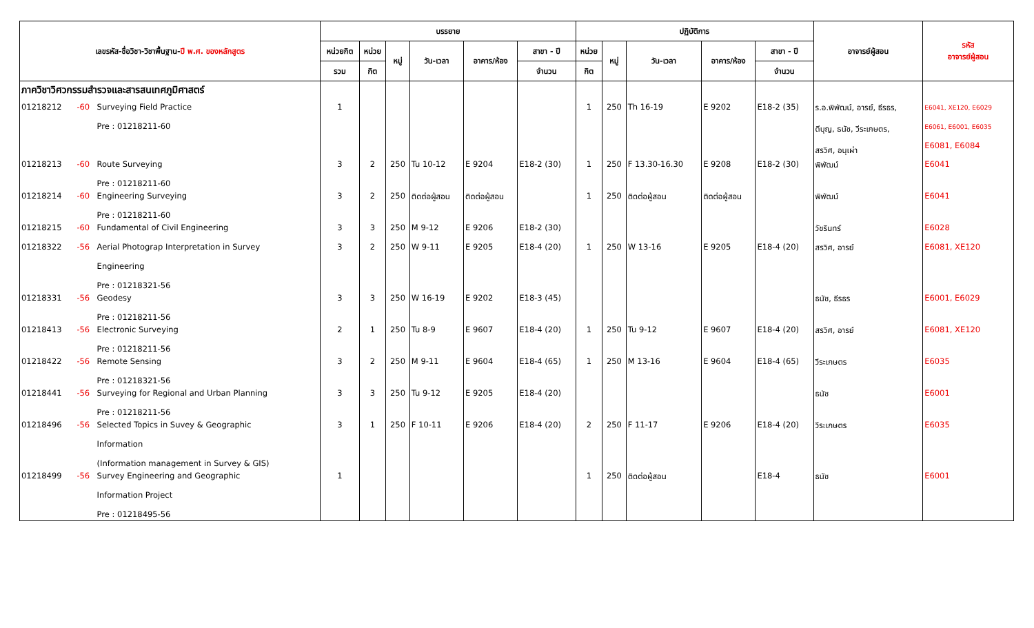| เลขรหัส-ชื่อวิชา-วิชาพื้นฐาน- ปี พ.ศ. ของหลักสูตร | | | บรรยาย | | | | | | ปฏิบัติการ | | | | | อาจารย์ผู้สอน | รหัส อาจารย์ผู้สอน |
| --- | --- | --- | --- | --- | --- | --- | --- | --- | --- | --- | --- | --- | --- | --- | --- |
| | | | หน่วยกิต | หน่วย | หมู่ | วัน-เวลา | อาคาร/ห้อง | สาขา - ปี | หน่วย | หมู่ | วัน-เวลา | อาคาร/ห้อง | สาขา - ปี | | |
| | | | รวม | กิต | | | | จำนวน | กิต | | | | จำนวน | | |
| ภาควิชาวิศวกรรมสำรวจและสารสนเทศภูมิศาสตร์ | | | | | | | | | | | | | | | |
| 01218212 | -60 | Surveying Field Practice Pre : 01218211-60 | 1 | | | | | | 1 | 250 | Th 16-19 | E 9202 | E18-2 (35) | ร.อ.พิพัฒน์, อารย์, ธีรธร, ดีบุญ, ธนัช, วีระเกษตร, สรวิศ, อนุเผ่า | E6041, XE120, E6029 E6061, E6001, E6035 E6081, E6084 |
| 01218213 | -60 | Route Surveying Pre : 01218211-60 | 3 | 2 | 250 | Tu 10-12 | E 9204 | E18-2 (30) | 1 | 250 | F 13.30-16.30 | E 9208 | E18-2 (30) | พิพัฒน์ | E6041 |
| 01218214 | -60 | Engineering Surveying Pre : 01218211-60 | 3 | 2 | 250 | ติดต่อผู้สอน | ติดต่อผู้สอน | | 1 | 250 | ติดต่อผู้สอน | ติดต่อผู้สอน | | พิพัฒน์ | E6041 |
| 01218215 | -60 | Fundamental of Civil Engineering | 3 | 3 | 250 | M 9-12 | E 9206 | E18-2 (30) | | | | | | วัชรินทร์ | E6028 |
| 01218322 | -56 | Aerial Photograp Interpretation in Survey Engineering Pre : 01218321-56 | 3 | 2 | 250 | W 9-11 | E 9205 | E18-4 (20) | 1 | 250 | W 13-16 | E 9205 | E18-4 (20) | สรวิศ, อารย์ | E6081, XE120 |
| 01218331 | -56 | Geodesy Pre : 01218211-56 | 3 | 3 | 250 | W 16-19 | E 9202 | E18-3 (45) | | | | | | ธนัช, ธีรธร | E6001, E6029 |
| 01218413 | -56 | Electronic Surveying Pre : 01218211-56 | 2 | 1 | 250 | Tu 8-9 | E 9607 | E18-4 (20) | 1 | 250 | Tu 9-12 | E 9607 | E18-4 (20) | สรวิศ, อารย์ | E6081, XE120 |
| 01218422 | -56 | Remote Sensing Pre : 01218321-56 | 3 | 2 | 250 | M 9-11 | E 9604 | E18-4 (65) | 1 | 250 | M 13-16 | E 9604 | E18-4 (65) | วีระเกษตร | E6035 |
| 01218441 | -56 | Surveying for Regional and Urban Planning Pre : 01218211-56 | 3 | 3 | 250 | Tu 9-12 | E 9205 | E18-4 (20) | | | | | | ธนัช | E6001 |
| 01218496 | -56 | Selected Topics in Suvey & Geographic Information (Information management in Survey & GIS) | 3 | 1 | 250 | F 10-11 | E 9206 | E18-4 (20) | 2 | 250 | F 11-17 | E 9206 | E18-4 (20) | วีระเกษตร | E6035 |
| 01218499 | -56 | Survey Engineering and Geographic Information Project Pre : 01218495-56 | 1 | | | | | | 1 | 250 | ติดต่อผู้สอน | | E18-4 | ธนัช | E6001 |